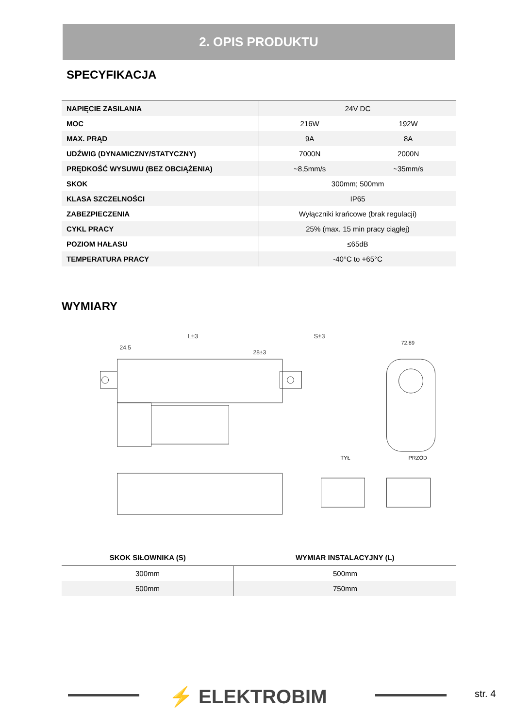2. OPIS PRODUKTU
SPECYFIKACJA
| NAPIĘCIE ZASILANIA | 24V DC | |
| MOC | 216W | 192W |
| MAX. PRĄD | 9A | 8A |
| UDŹWIG (DYNAMICZNY/STATYCZNY) | 7000N | 2000N |
| PRĘDKOŚĆ WYSUWU (BEZ OBCIĄŻENIA) | ~8,5mm/s | ~35mm/s |
| SKOK | 300mm; 500mm | |
| KLASA SZCZELNOŚCI | IP65 | |
| ZABEZPIECZENIA | Wyłączniki krańcowe (brak regulacji) | |
| CYKL PRACY | 25% (max. 15 min pracy ciągłej) | |
| POZIOM HAŁASU | ≤65dB | |
| TEMPERATURA PRACY | -40°C to +65°C | |
WYMIARY
L±3
S±3
72.89
24.5
28±3
TYŁ
PRZÓD
| SKOK SIŁOWNIKA (S) | WYMIAR INSTALACYJNY (L) |
| --- | --- |
| 300mm | 500mm |
| 500mm | 750mm |
⚡ ELEKTROBIM str. 4